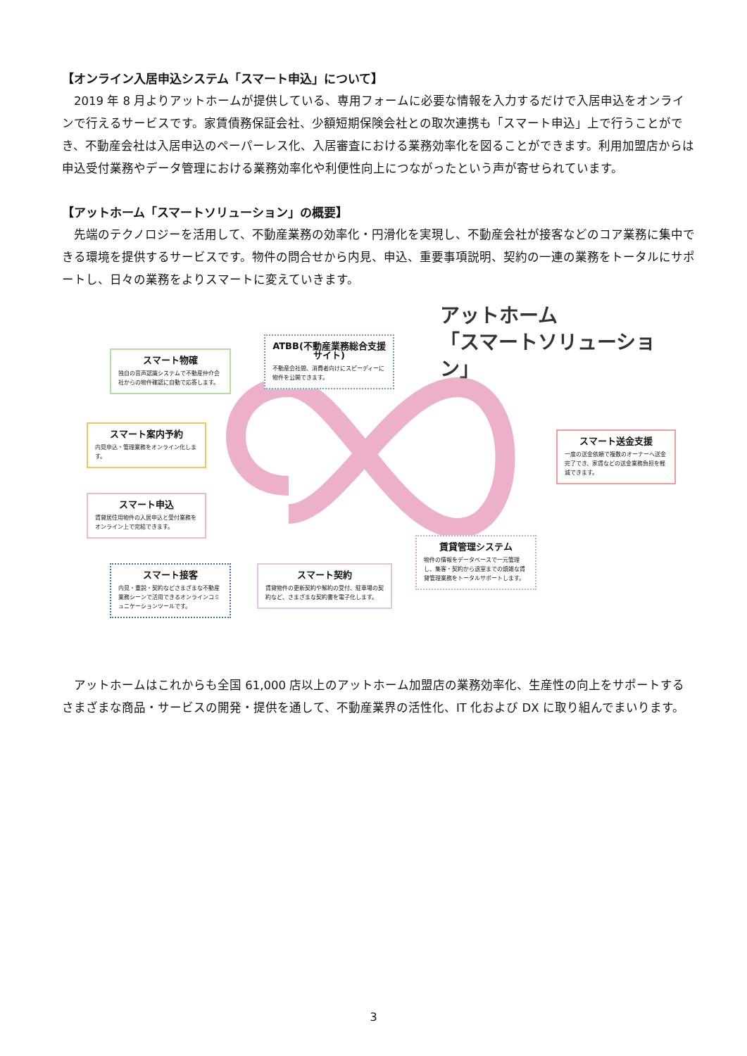【オンライン入居申込システム「スマート申込」について】
　2019 年 8 月よりアットホームが提供している、専用フォームに必要な情報を入力するだけで入居申込をオンラインで行えるサービスです。家賃債務保証会社、少額短期保険会社との取次連携も「スマート申込」上で行うことができ、不動産会社は入居申込のペーパーレス化、入居審査における業務効率化を図ることができます。利用加盟店からは申込受付業務やデータ管理における業務効率化や利便性向上につながったという声が寄せられています。
【アットホーム「スマートソリューション」の概要】
　先端のテクノロジーを活用して、不動産業務の効率化・円滑化を実現し、不動産会社が接客などのコア業務に集中できる環境を提供するサービスです。物件の問合せから内見、申込、重要事項説明、契約の一連の業務をトータルにサポートし、日々の業務をよりスマートに変えていきます。
アットホーム
「スマートソリューション」
スマート物確
独自の音声認識システムで不動産仲介会社からの物件確認に自動で応答します。
ATBB(不動産業務総合支援サイト)
不動産会社間、消費者向けにスピーディーに物件を公開できます。
スマート案内予約
内見申込・管理業務をオンライン化します。
スマート送金支援
一度の送金依頼で複数のオーナーへ送金完了でき、家賃などの送金業務負担を軽減できます。
スマート申込
賃貸居住用物件の入居申込と受付業務をオンライン上で完結できます。
賃貸管理システム
物件の情報をデータベースで一元管理し、集客・契約から退室までの煩雑な賃貸管理業務をトータルサポートします。
スマート接客
内見・重説・契約などさまざまな不動産業務シーンで活用できるオンラインコミュニケーションツールです。
スマート契約
賃貸物件の更新契約や解約の受付、駐車場の契約など、さまざまな契約書を電子化します。
　アットホームはこれからも全国 61,000 店以上のアットホーム加盟店の業務効率化、生産性の向上をサポートするさまざまな商品・サービスの開発・提供を通して、不動産業界の活性化、IT 化および DX に取り組んでまいります。
3